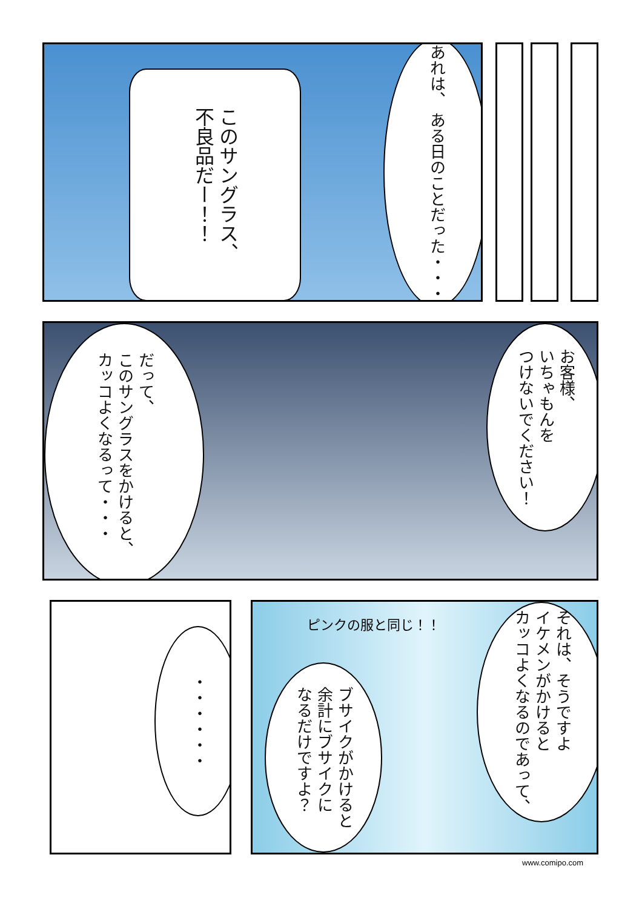このサングラス、
不良品だー！！
あれは、 ある日のことだった・・・
だって、
このサングラスをかけると、
カッコよくなるって・・・
お客様、
いちゃもんを
つけないでください！
・・・・・・
ピンクの服と同じ！！
それは、そうですよ
イケメンがかけると
カッコよくなるのであって、
ブサイクがかけると
余計にブサイクに
なるだけですよ？
www.comipo.com